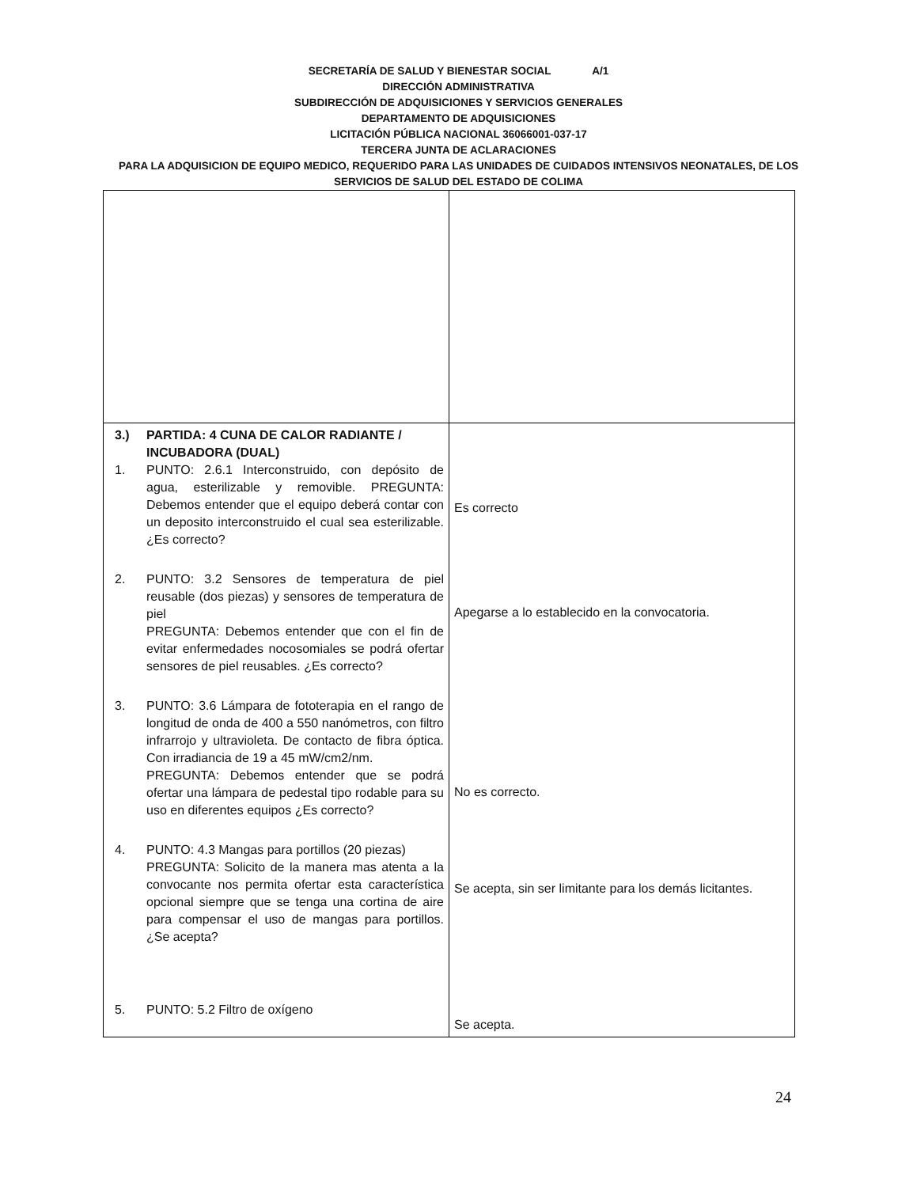SECRETARÍA DE SALUD Y BIENESTAR SOCIAL A/1
DIRECCIÓN ADMINISTRATIVA
SUBDIRECCIÓN DE ADQUISICIONES Y SERVICIOS GENERALES
DEPARTAMENTO DE ADQUISICIONES
LICITACIÓN PÚBLICA NACIONAL 36066001-037-17
TERCERA JUNTA DE ACLARACIONES
PARA LA ADQUISICION DE EQUIPO MEDICO, REQUERIDO PARA LAS UNIDADES DE CUIDADOS INTENSIVOS NEONATALES, DE LOS SERVICIOS DE SALUD DEL ESTADO DE COLIMA
| 3.) PARTIDA: 4 CUNA DE CALOR RADIANTE / INCUBADORA (DUAL) 1. PUNTO: 2.6.1 Interconstruido, con depósito de agua, esterilizable y removible. PREGUNTA: Debemos entender que el equipo deberá contar con un deposito interconstruido el cual sea esterilizable. ¿Es correcto? 2. PUNTO: 3.2 Sensores de temperatura de piel reusable (dos piezas) y sensores de temperatura de piel PREGUNTA: Debemos entender que con el fin de evitar enfermedades nocosomiales se podrá ofertar sensores de piel reusables. ¿Es correcto? 3. PUNTO: 3.6 Lámpara de fototerapia en el rango de longitud de onda de 400 a 550 nanómetros, con filtro infrarrojo y ultravioleta. De contacto de fibra óptica. Con irradiancia de 19 a 45 mW/cm2/nm. PREGUNTA: Debemos entender que se podrá ofertar una lámpara de pedestal tipo rodable para su uso en diferentes equipos ¿Es correcto? 4. PUNTO: 4.3 Mangas para portillos (20 piezas) PREGUNTA: Solicito de la manera mas atenta a la convocante nos permita ofertar esta característica opcional siempre que se tenga una cortina de aire para compensar el uso de mangas para portillos. ¿Se acepta? 5. PUNTO: 5.2 Filtro de oxígeno | Es correcto Apegarse a lo establecido en la convocatoria. No es correcto. Se acepta, sin ser limitante para los demás licitantes. Se acepta. |
24